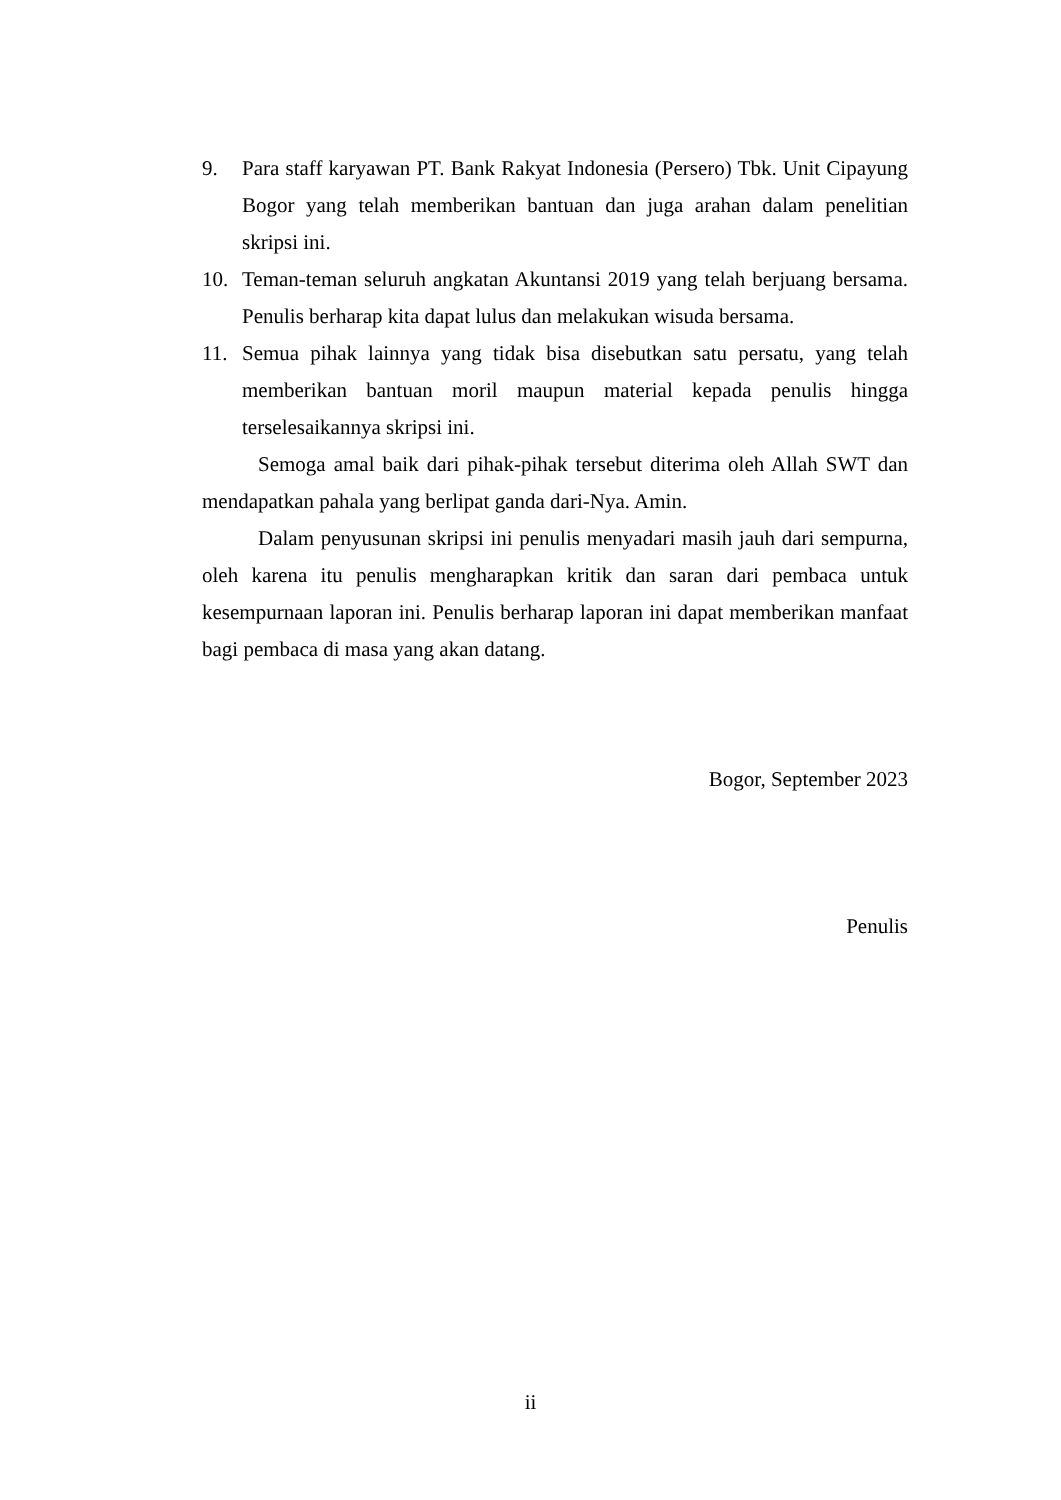9. Para staff karyawan PT. Bank Rakyat Indonesia (Persero) Tbk. Unit Cipayung Bogor yang telah memberikan bantuan dan juga arahan dalam penelitian skripsi ini.
10. Teman-teman seluruh angkatan Akuntansi 2019 yang telah berjuang bersama. Penulis berharap kita dapat lulus dan melakukan wisuda bersama.
11. Semua pihak lainnya yang tidak bisa disebutkan satu persatu, yang telah memberikan bantuan moril maupun material kepada penulis hingga terselesaikannya skripsi ini.
Semoga amal baik dari pihak-pihak tersebut diterima oleh Allah SWT dan mendapatkan pahala yang berlipat ganda dari-Nya. Amin.
Dalam penyusunan skripsi ini penulis menyadari masih jauh dari sempurna, oleh karena itu penulis mengharapkan kritik dan saran dari pembaca untuk kesempurnaan laporan ini. Penulis berharap laporan ini dapat memberikan manfaat bagi pembaca di masa yang akan datang.
Bogor, September 2023
Penulis
ii